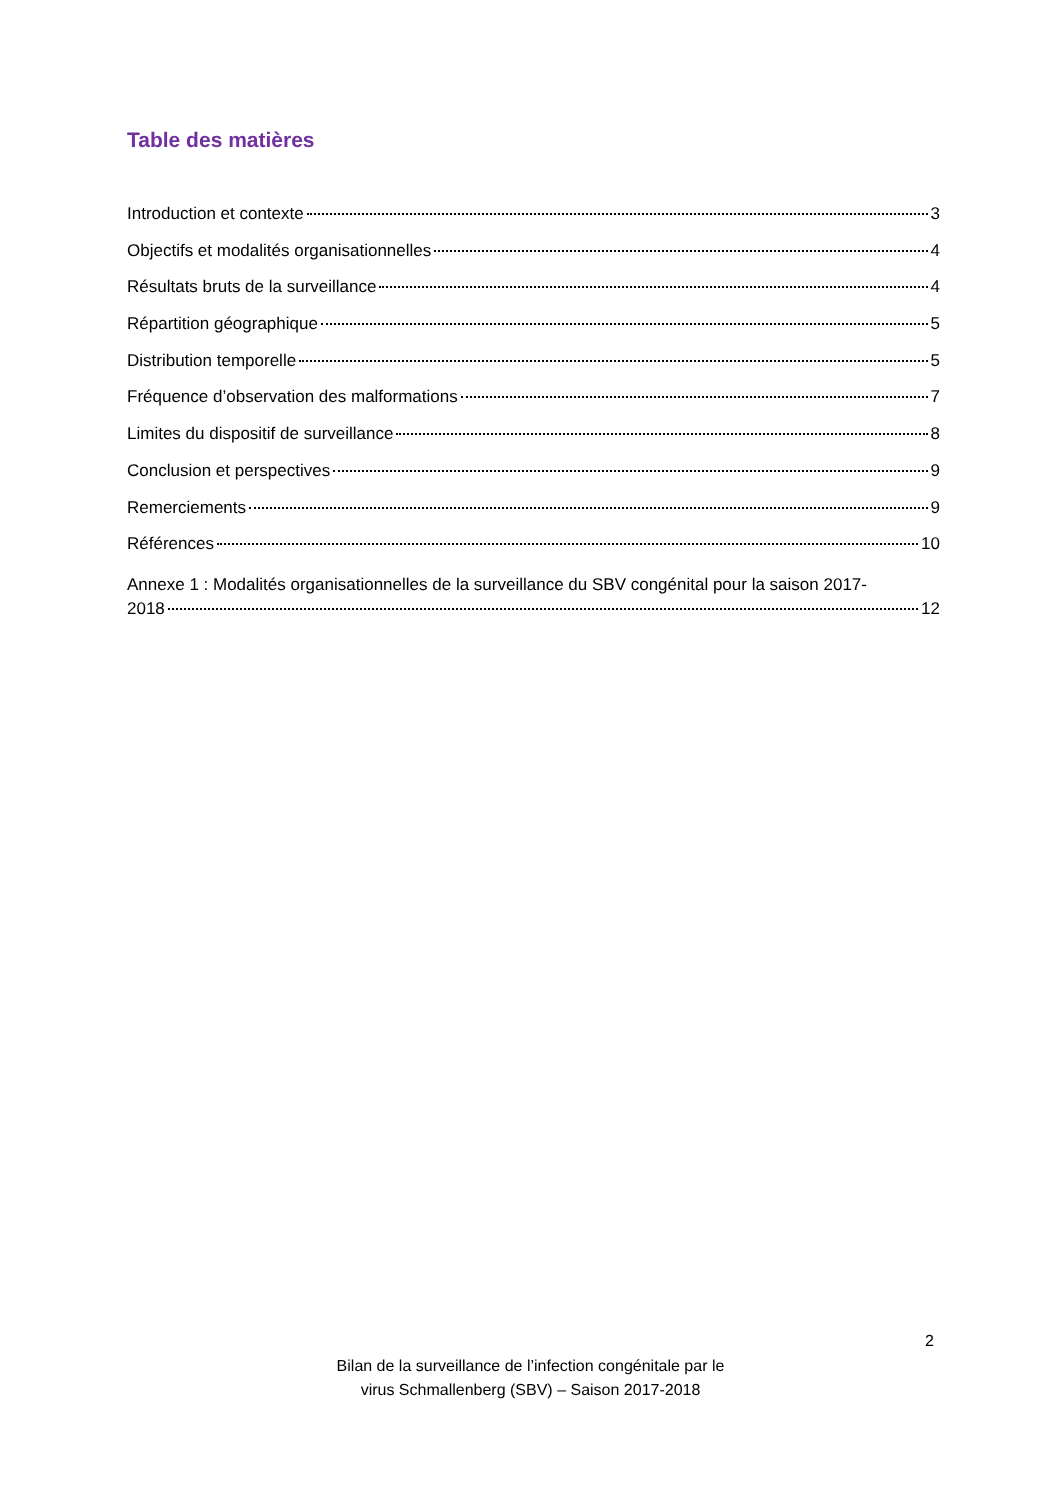Table des matières
Introduction et contexte 3
Objectifs et modalités organisationnelles 4
Résultats bruts de la surveillance 4
Répartition géographique 5
Distribution temporelle 5
Fréquence d’observation des malformations 7
Limites du dispositif de surveillance 8
Conclusion et perspectives 9
Remerciements 9
Références 10
Annexe 1 : Modalités organisationnelles de la surveillance du SBV congénital pour la saison 2017-
2018 12
2
Bilan de la surveillance de l’infection congénitale par le
virus Schmallenberg (SBV) – Saison 2017-2018